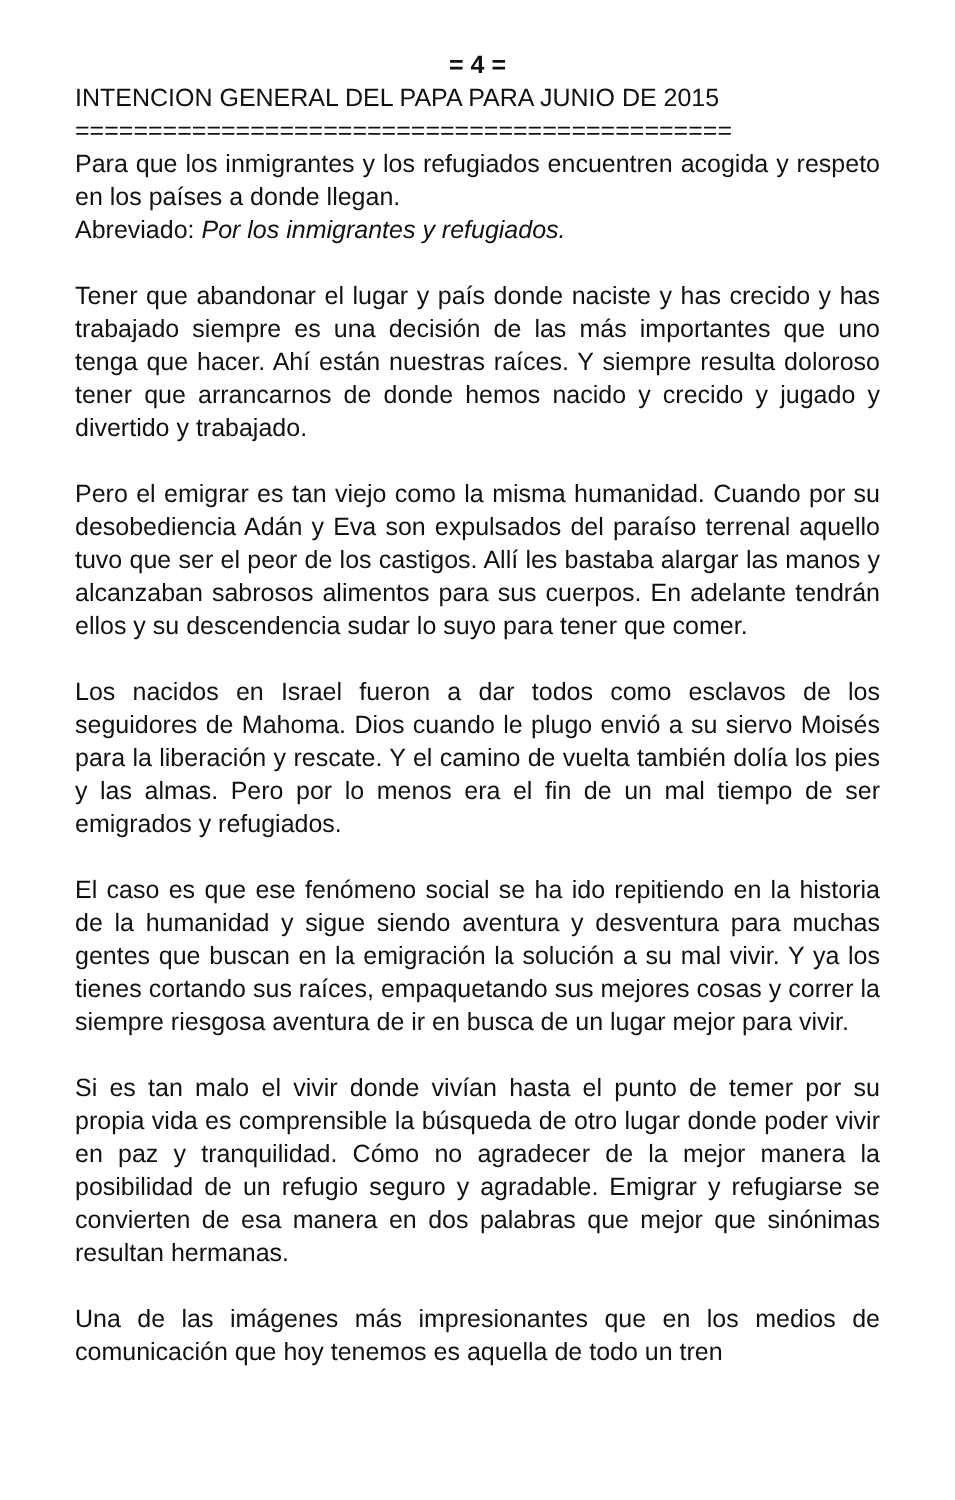= 4 =
INTENCION GENERAL DEL PAPA PARA JUNIO DE 2015
=============================================
Para que los inmigrantes y los refugiados encuentren acogida y respeto en los países a donde llegan.
Abreviado: Por los inmigrantes y refugiados.
Tener que abandonar el lugar y país donde naciste y has crecido y has trabajado siempre es una decisión de las más importantes que uno tenga que hacer. Ahí están nuestras raíces. Y siempre resulta doloroso tener que arrancarnos de donde hemos nacido y crecido y jugado y divertido y trabajado.
Pero el emigrar es tan viejo como la misma humanidad. Cuando por su desobediencia Adán y Eva son expulsados del paraíso terrenal aquello tuvo que ser el peor de los castigos. Allí les bastaba alargar las manos y alcanzaban sabrosos alimentos para sus cuerpos. En adelante tendrán ellos y su descendencia sudar lo suyo para tener que comer.
Los nacidos en Israel fueron a dar todos como esclavos de los seguidores de Mahoma. Dios cuando le plugo envió a su siervo Moisés para la liberación y rescate. Y el camino de vuelta también dolía los pies y las almas. Pero por lo menos era el fin de un mal tiempo de ser emigrados y refugiados.
El caso es que ese fenómeno social se ha ido repitiendo en la historia de la humanidad y sigue siendo aventura y desventura para muchas gentes que buscan en la emigración la solución a su mal vivir. Y ya los tienes cortando sus raíces, empaquetando sus mejores cosas y correr la siempre riesgosa aventura de ir en busca de un lugar mejor para vivir.
Si es tan malo el vivir donde vivían hasta el punto de temer por su propia vida es comprensible la búsqueda de otro lugar donde poder vivir en paz y tranquilidad. Cómo no agradecer de la mejor manera la posibilidad de un refugio seguro y agradable. Emigrar y refugiarse se convierten de esa manera en dos palabras que mejor que sinónimas resultan hermanas.
Una de las imágenes más impresionantes que en los medios de comunicación que hoy tenemos es aquella de todo un tren